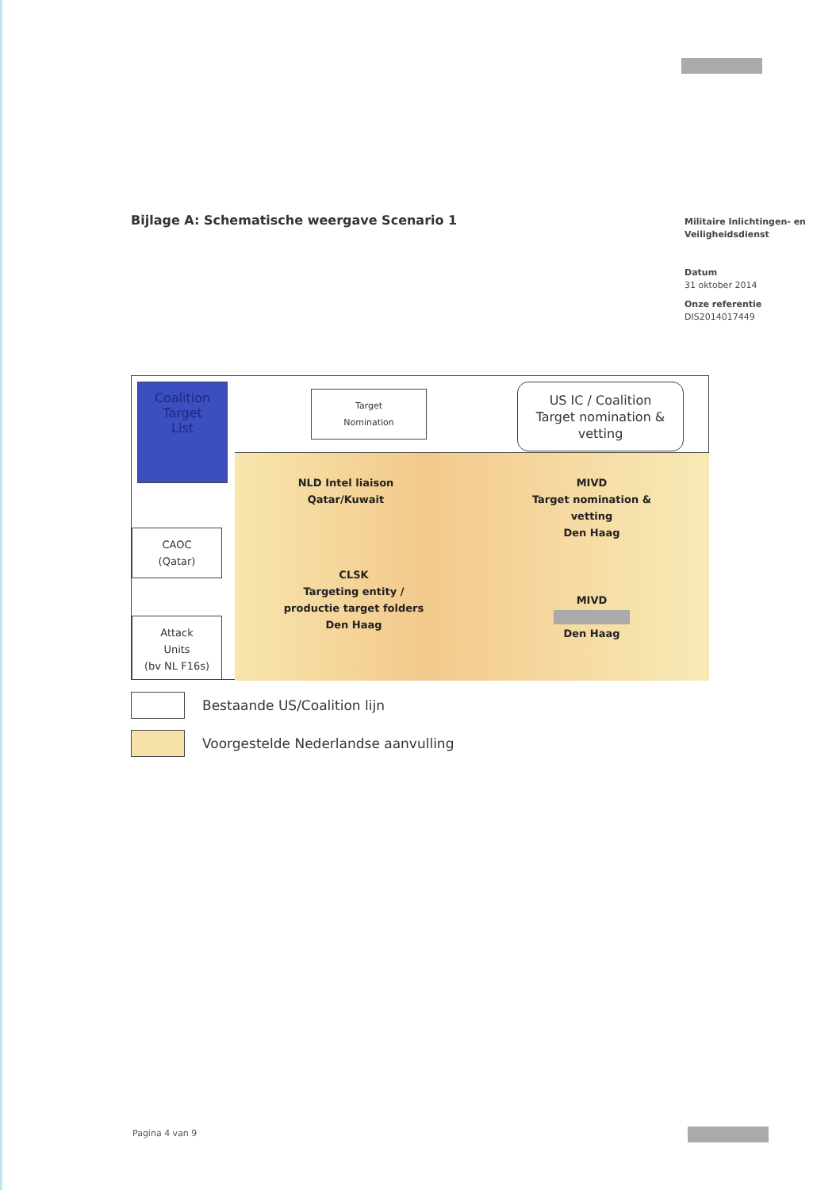Bijlage A: Schematische weergave Scenario 1
Militaire Inlichtingen- en Veiligheidsdienst
Datum
31 oktober 2014
Onze referentie
DIS2014017449
Coalition
Target
List
Target
Nomination
US IC / Coalition
Target nomination &
vetting
CAOC
(Qatar)
Attack
Units
(bv NL F16s)
NLD Intel liaison
Qatar/Kuwait
MIVD
Target nomination &
vetting
Den Haag
CLSK
Targeting entity /
productie target folders
Den Haag
MIVD
Den Haag
Bestaande US/Coalition lijn
Voorgestelde Nederlandse aanvulling
Pagina 4 van 9